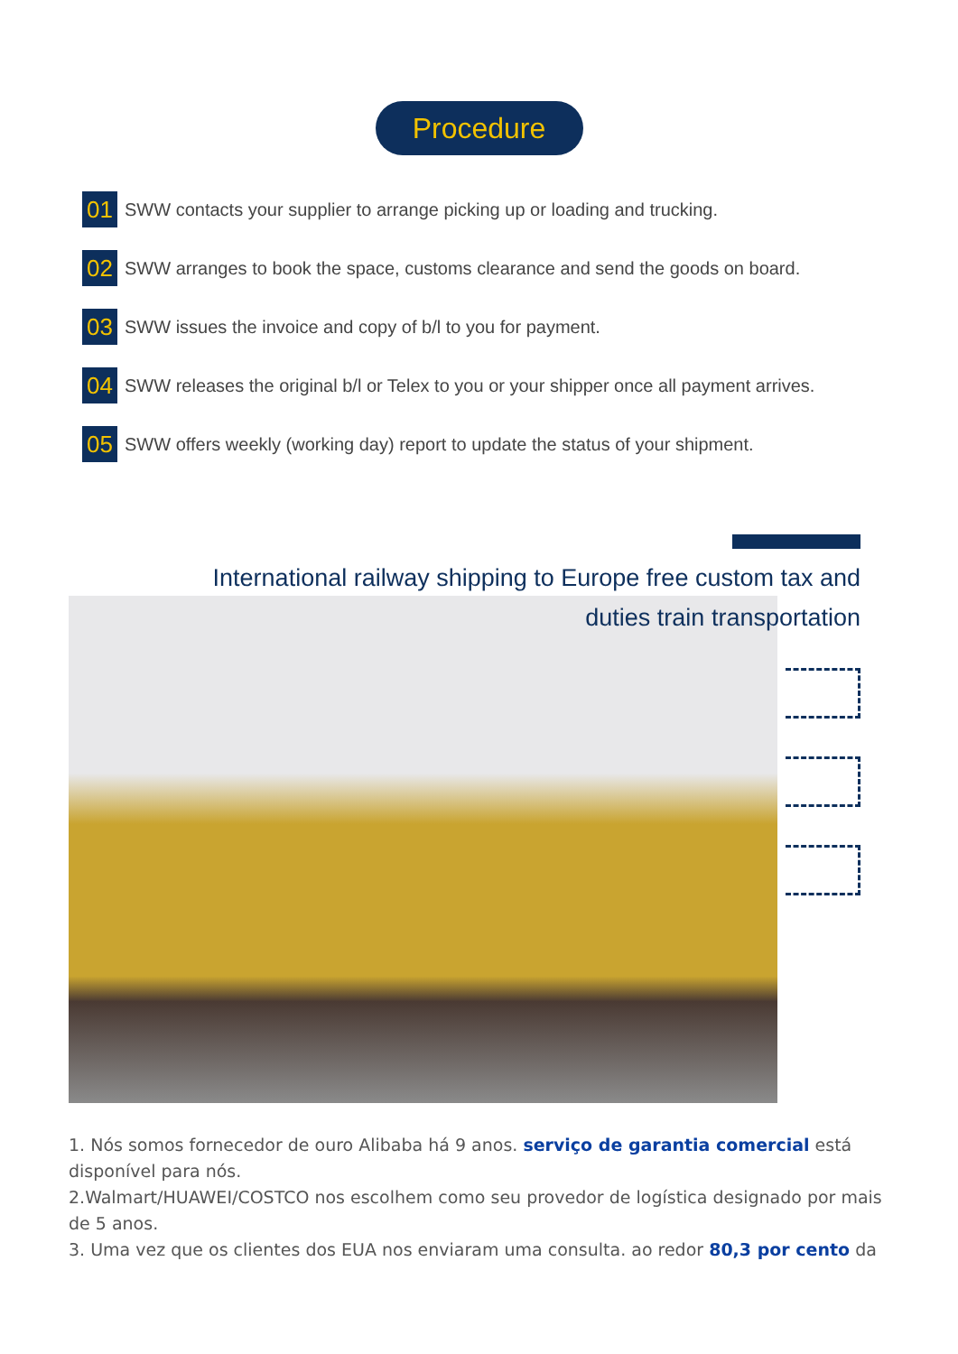Procedure
01 SWW contacts your supplier to arrange picking up or loading and trucking.
02 SWW arranges to book the space, customs clearance and send the goods on board.
03 SWW issues the invoice and copy of b/l to you for payment.
04 SWW releases the original b/l or Telex to you or your shipper once all payment arrives.
05 SWW offers weekly (working day) report to update the status of your shipment.
International railway shipping to Europe free custom tax and duties train transportation
1. Nós somos fornecedor de ouro Alibaba há 9 anos. serviço de garantia comercial está disponível para nós.
2.Walmart/HUAWEI/COSTCO nos escolhem como seu provedor de logística designado por mais de 5 anos.
3. Uma vez que os clientes dos EUA nos enviaram uma consulta. ao redor 80,3 por cento da